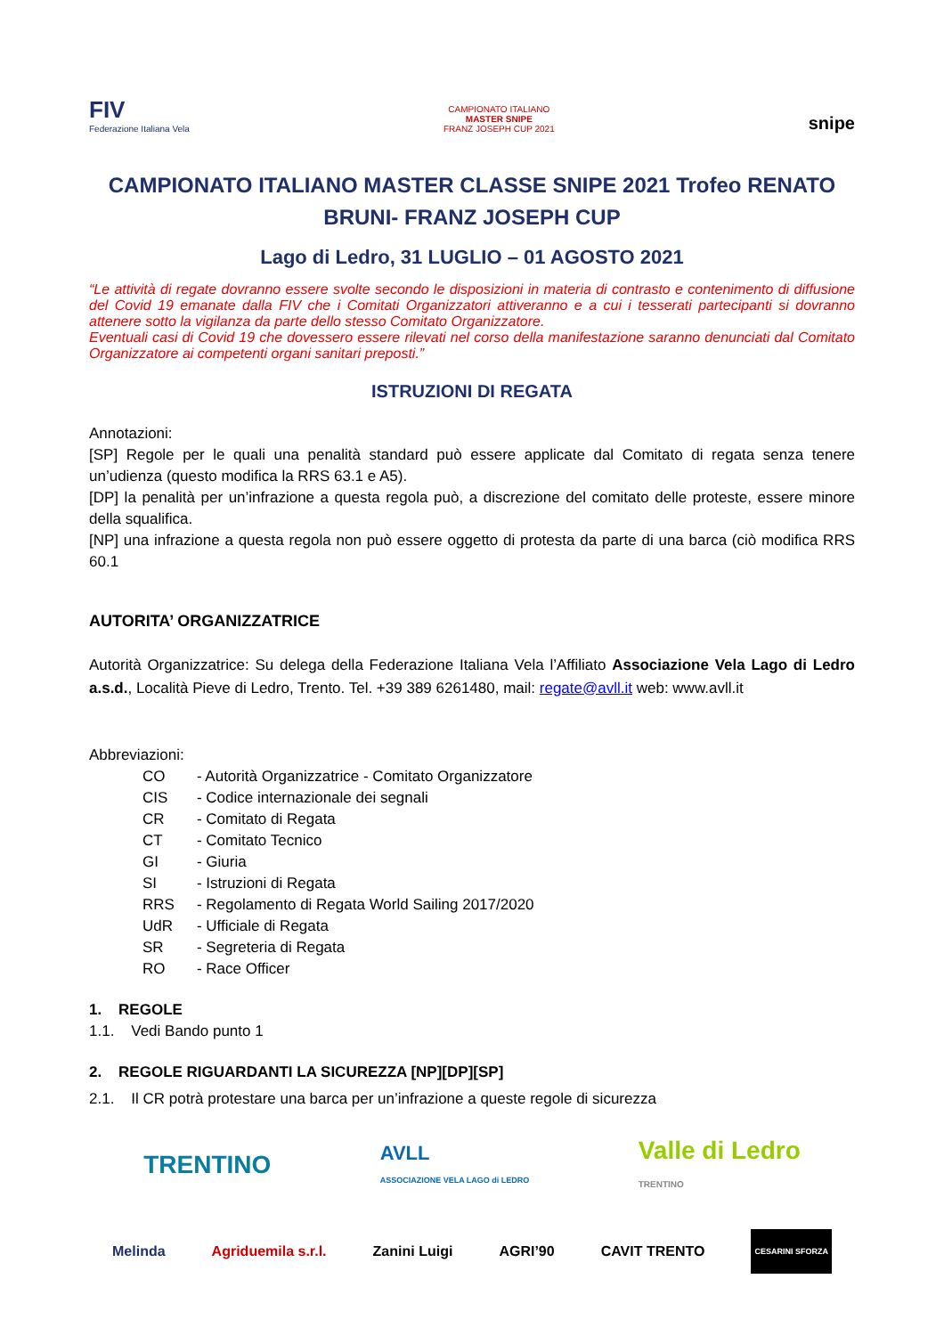FIV
Federazione Italiana Vela
CAMPIONATO ITALIANO
MASTER SNIPE
FRANZ JOSEPH CUP 2021
snipe
CAMPIONATO ITALIANO MASTER CLASSE SNIPE 2021 Trofeo RENATO BRUNI- FRANZ JOSEPH CUP
Lago di Ledro, 31 LUGLIO – 01 AGOSTO 2021
“Le attività di regate dovranno essere svolte secondo le disposizioni in materia di contrasto e contenimento di diffusione del Covid 19 emanate dalla FIV che i Comitati Organizzatori attiveranno e a cui i tesserati partecipanti si dovranno attenere sotto la vigilanza da parte dello stesso Comitato Organizzatore.
Eventuali casi di Covid 19 che dovessero essere rilevati nel corso della manifestazione saranno denunciati dal Comitato Organizzatore ai competenti organi sanitari preposti.”
ISTRUZIONI DI REGATA
Annotazioni:
[SP] Regole per le quali una penalità standard può essere applicate dal Comitato di regata senza tenere un’udienza (questo modifica la RRS 63.1 e A5).
[DP] la penalità per un’infrazione a questa regola può, a discrezione del comitato delle proteste, essere minore della squalifica.
[NP] una infrazione a questa regola non può essere oggetto di protesta da parte di una barca (ciò modifica RRS 60.1
AUTORITA’ ORGANIZZATRICE
Autorità Organizzatrice: Su delega della Federazione Italiana Vela l’Affiliato Associazione Vela Lago di Ledro a.s.d., Località Pieve di Ledro, Trento. Tel. +39 389 6261480, mail: regate@avll.it web: www.avll.it
Abbreviazioni:
| CO | - Autorità Organizzatrice - Comitato Organizzatore |
| CIS | - Codice internazionale dei segnali |
| CR | - Comitato di Regata |
| CT | - Comitato Tecnico |
| GI | - Giuria |
| SI | - Istruzioni di Regata |
| RRS | - Regolamento di Regata World Sailing 2017/2020 |
| UdR | - Ufficiale di Regata |
| SR | - Segreteria di Regata |
| RO | - Race Officer |
1. REGOLE
1.1. Vedi Bando punto 1
2. REGOLE RIGUARDANTI LA SICUREZZA [NP][DP][SP]
2.1. Il CR potrà protestare una barca per un’infrazione a queste regole di sicurezza
TRENTINO AVLL
ASSOCIAZIONE VELA LAGO di LEDRO Valle di Ledro
TRENTINO
Melinda Agriduemila s.r.l. Zanini Luigi AGRI’90 CAVIT TRENTO CESARINI SFORZA